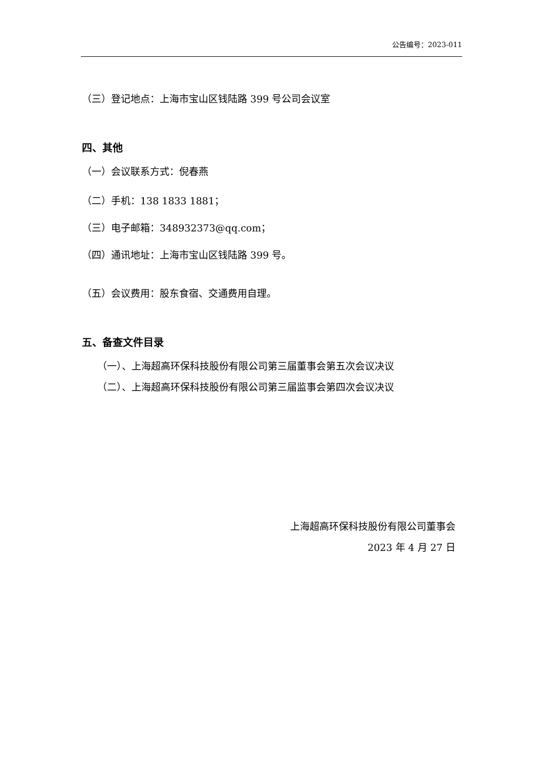公告编号：2023-011
（三）登记地点：上海市宝山区钱陆路 399 号公司会议室
四、其他
（一）会议联系方式：倪春燕
（二）手机：138 1833 1881；
（三）电子邮箱：348932373@qq.com；
（四）通讯地址：上海市宝山区钱陆路 399 号。
（五）会议费用：股东食宿、交通费用自理。
五、备查文件目录
（一）、上海超高环保科技股份有限公司第三届董事会第五次会议决议
（二）、上海超高环保科技股份有限公司第三届监事会第四次会议决议
上海超高环保科技股份有限公司董事会
2023 年 4 月 27 日